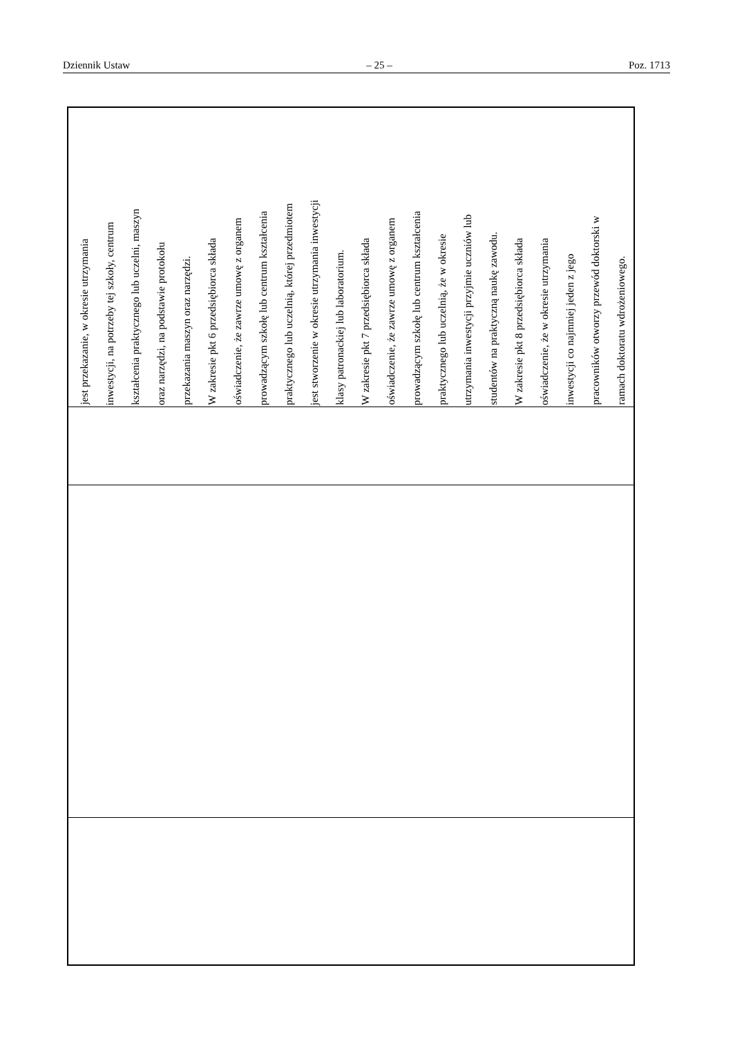Dziennik Ustaw – 25 – Poz. 1713
| jest przekazanie, w okresie utrzymania inwestycji, na potrzeby tej szkoły, centrum kształcenia praktycznego lub uczelni, maszyn oraz narzędzi, na podstawie protokołu przekazania maszyn oraz narzędzi. W zakresie pkt 6 przedsiębiorca składa oświadczenie, że zawrze umowę z organem prowadzącym szkołę lub centrum kształcenia praktycznego lub uczelnią, której przedmiotem jest stworzenie w okresie utrzymania inwestycji klasy patronackiej lub laboratorium. W zakresie pkt 7 przedsiębiorca składa oświadczenie, że zawrze umowę z organem prowadzącym szkołę lub centrum kształcenia praktycznego lub uczelnią, że w okresie utrzymania inwestycji przyjmie uczniów lub studentów na praktyczną naukę zawodu. W zakresie pkt 8 przedsiębiorca składa oświadczenie, że w okresie utrzymania inwestycji co najmniej jeden z jego pracowników otworzy przewód doktorski w ramach doktoratu wdrożeniowego. |